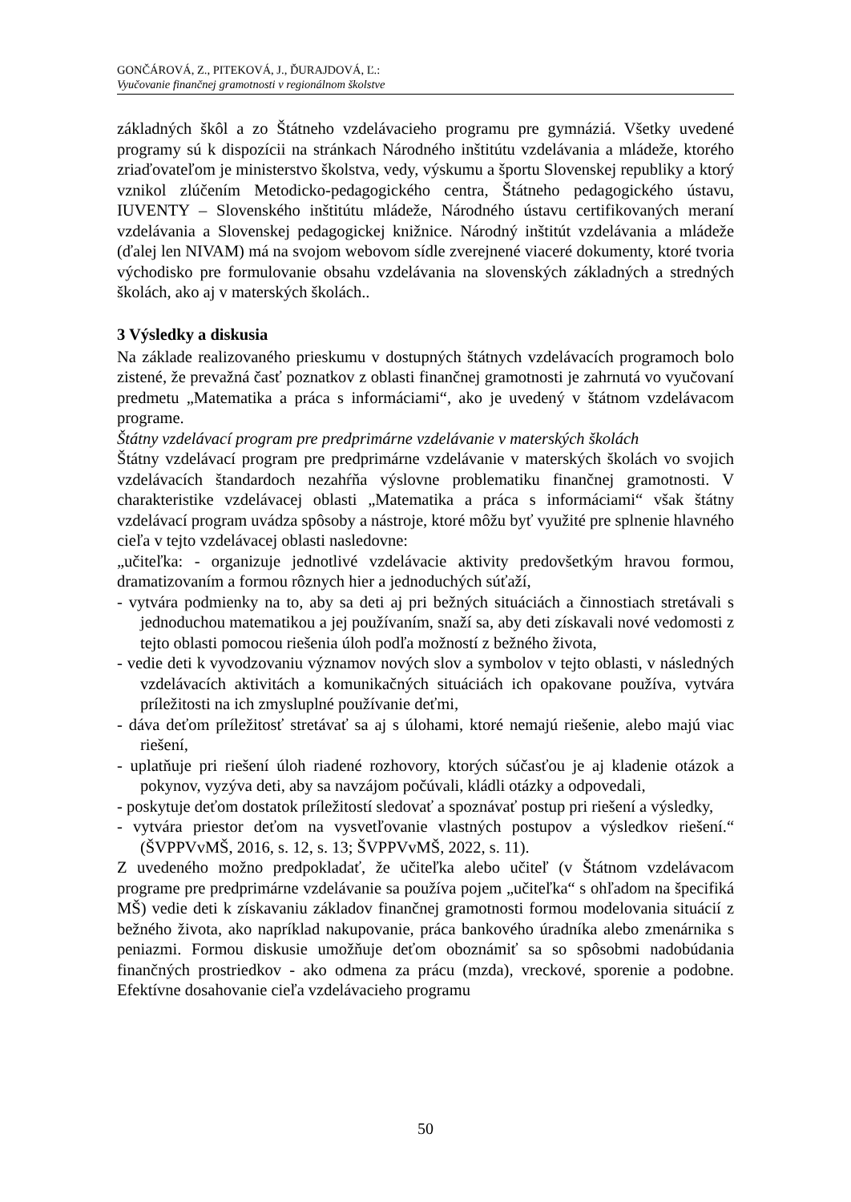GONČÁROVÁ, Z., PITEKOVÁ, J., ĎURAJDOVÁ, Ľ.:
Vyučovanie finančnej gramotnosti v regionálnom školstve
základných škôl a zo Štátneho vzdelávacieho programu pre gymnáziá. Všetky uvedené programy sú k dispozícii na stránkach Národného inštitútu vzdelávania a mládeže, ktorého zriaďovateľom je ministerstvo školstva, vedy, výskumu a športu Slovenskej republiky a ktorý vznikol zlúčením Metodicko-pedagogického centra, Štátneho pedagogického ústavu, IUVENTY – Slovenského inštitútu mládeže, Národného ústavu certifikovaných meraní vzdelávania a Slovenskej pedagogickej knižnice. Národný inštitút vzdelávania a mládeže (ďalej len NIVAM) má na svojom webovom sídle zverejnené viaceré dokumenty, ktoré tvoria východisko pre formulovanie obsahu vzdelávania na slovenských základných a stredných školách, ako aj v materských školách..
3 Výsledky a diskusia
Na základe realizovaného prieskumu v dostupných štátnych vzdelávacích programoch bolo zistené, že prevažná časť poznatkov z oblasti finančnej gramotnosti je zahrnutá vo vyučovaní predmetu „Matematika a práca s informáciami“, ako je uvedený v štátnom vzdelávacom programe.
Štátny vzdelávací program pre predprimárne vzdelávanie v materských školách
Štátny vzdelávací program pre predprimárne vzdelávanie v materských školách vo svojich vzdelávacích štandardoch nezahŕňa výslovne problematiku finančnej gramotnosti. V charakteristike vzdelávacej oblasti „Matematika a práca s informáciami“ však štátny vzdelávací program uvádza spôsoby a nástroje, ktoré môžu byť využité pre splnenie hlavného cieľa v tejto vzdelávacej oblasti nasledovne:
„učiteľka: - organizuje jednotlivé vzdelávacie aktivity predovšetkým hravou formou, dramatizovaním a formou rôznych hier a jednoduchých súťaží,
- vytvára podmienky na to, aby sa deti aj pri bežných situáciách a činnostiach stretávali s jednoduchou matematikou a jej používaním, snaží sa, aby deti získavali nové vedomosti z tejto oblasti pomocou riešenia úloh podľa možností z bežného života,
- vedie deti k vyvodzovaniu významov nových slov a symbolov v tejto oblasti, v následných vzdelávacích aktivitách a komunikačných situáciách ich opakovane používa, vytvára príležitosti na ich zmysluplné používanie deťmi,
- dáva deťom príležitosť stretávať sa aj s úlohami, ktoré nemajú riešenie, alebo majú viac riešení,
- uplatňuje pri riešení úloh riadené rozhovory, ktorých súčasťou je aj kladenie otázok a pokynov, vyzýva deti, aby sa navzájom počúvali, kládli otázky a odpovedali,
- poskytuje deťom dostatok príležitostí sledovať a spoznávať postup pri riešení a výsledky,
- vytvára priestor deťom na vysvetľovanie vlastných postupov a výsledkov riešení.“ (ŠVPPVvMŠ, 2016, s. 12, s. 13; ŠVPPVvMŠ, 2022, s. 11).
Z uvedeného možno predpokladať, že učiteľka alebo učiteľ (v Štátnom vzdelávacom programe pre predprimárne vzdelávanie sa používa pojem „učiteľka“ s ohľadom na špecifiká MŠ) vedie deti k získavaniu základov finančnej gramotnosti formou modelovania situácií z bežného života, ako napríklad nakupovanie, práca bankového úradníka alebo zmenárnika s peniazmi. Formou diskusie umožňuje deťom oboznámiť sa so spôsobmi nadobúdania finančných prostriedkov - ako odmena za prácu (mzda), vreckové, sporenie a podobne. Efektívne dosahovanie cieľa vzdelávacieho programu
50